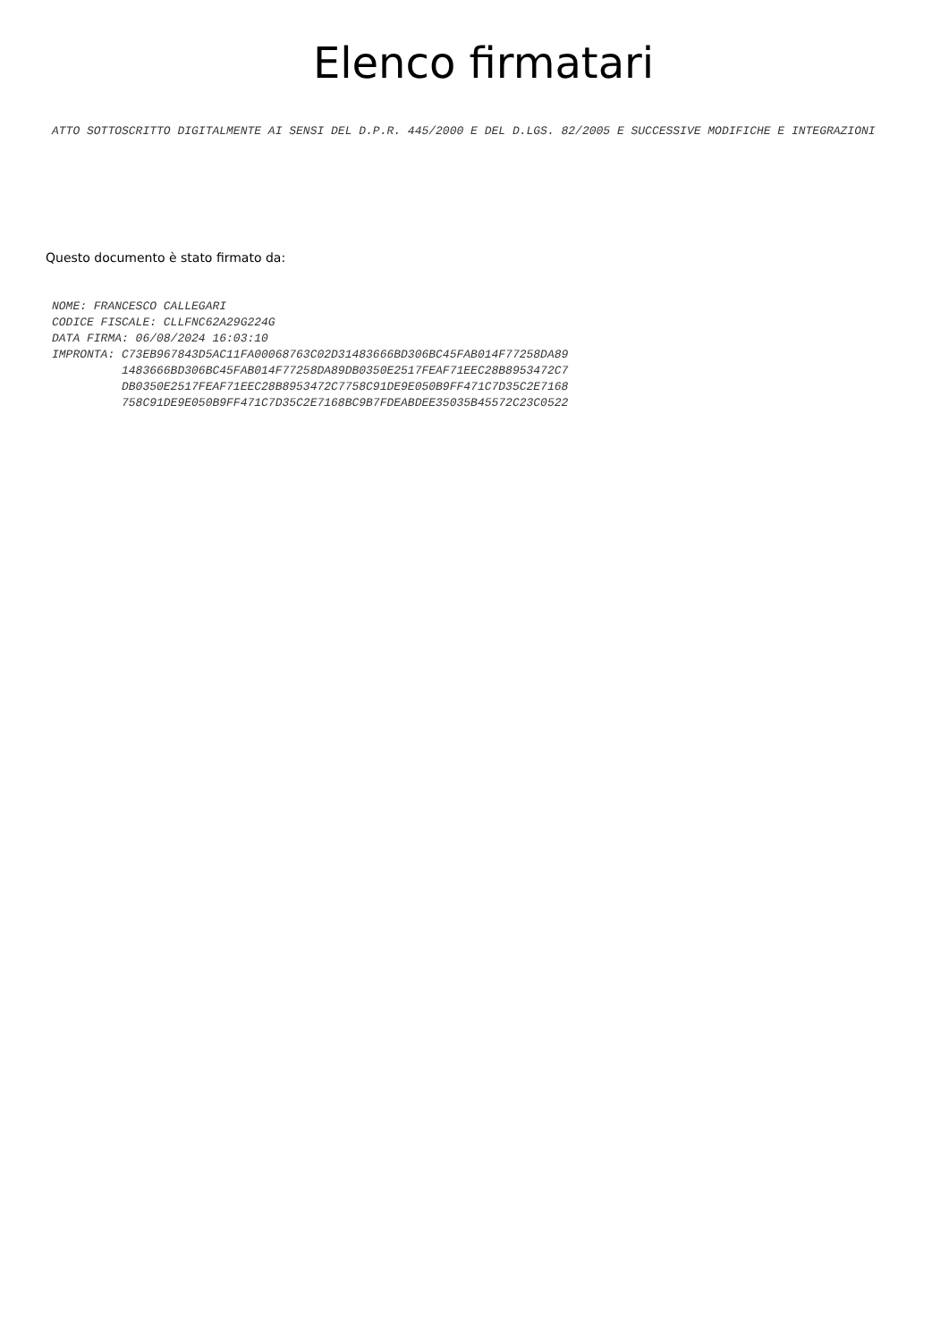Elenco firmatari
ATTO SOTTOSCRITTO DIGITALMENTE AI SENSI DEL D.P.R. 445/2000 E DEL D.LGS. 82/2005 E SUCCESSIVE MODIFICHE E INTEGRAZIONI
Questo documento è stato firmato da:
NOME: FRANCESCO CALLEGARI
CODICE FISCALE: CLLFNC62A29G224G
DATA FIRMA: 06/08/2024 16:03:10
IMPRONTA: C73EB967843D5AC11FA00068763C02D31483666BD306BC45FAB014F77258DA89
          1483666BD306BC45FAB014F77258DA89DB0350E2517FEAF71EEC28B8953472C7
          DB0350E2517FEAF71EEC28B8953472C7758C91DE9E050B9FF471C7D35C2E7168
          758C91DE9E050B9FF471C7D35C2E7168BC9B7FDEABDEE35035B45572C23C0522